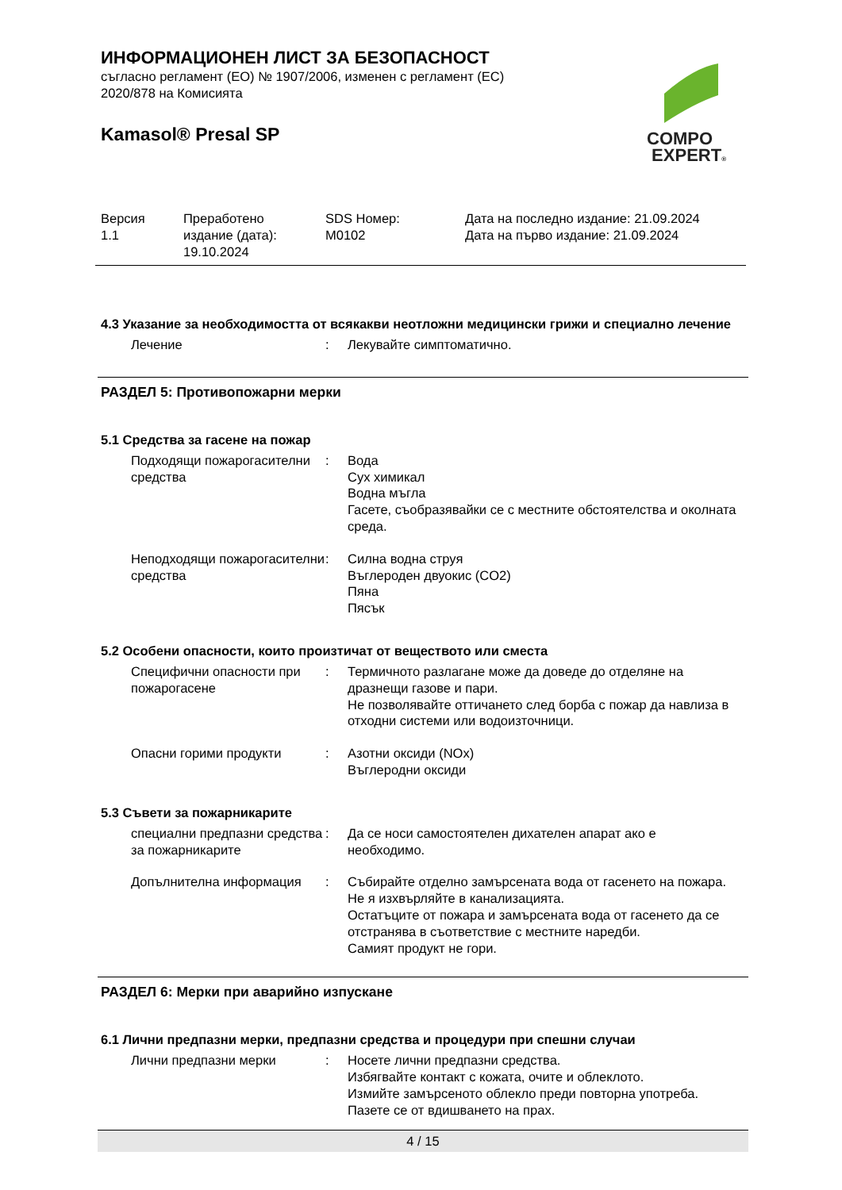ИНФОРМАЦИОНЕН ЛИСТ ЗА БЕЗОПАСНОСТ
съгласно регламент (ЕО) № 1907/2006, изменен с регламент (ЕС)
2020/878 на Комисията
Kamasol® Presal SP
COMPO
EXPERT®
| Версия 1.1 | Преработено издание (дата): 19.10.2024 | SDS Номер: M0102 | Дата на последно издание: 21.09.2024 Дата на първо издание: 21.09.2024 |
4.3 Указание за необходимостта от всякакви неотложни медицински грижи и специално лечение
| Лечение | : | Лекувайте симптоматично. |
РАЗДЕЛ 5: Противопожарни мерки
5.1 Средства за гасене на пожар
| Подходящи пожарогасителни средства | : | Вода Сух химикал Водна мъгла Гасете, съобразявайки се с местните обстоятелства и околната среда. |
| Неподходящи пожарогасителни средства | : | Силна водна струя Въглероден двуокис (CO2) Пяна Пясък |
5.2 Особени опасности, които произтичат от веществото или сместа
| Специфични опасности при пожарогасене | : | Термичното разлагане може да доведе до отделяне на дразнещи газове и пари. Не позволявайте оттичането след борба с пожар да навлиза в отходни системи или водоизточници. |
| Опасни горими продукти | : | Азотни оксиди (NOx) Въглеродни оксиди |
5.3 Съвети за пожарникарите
| специални предпазни средства за пожарникарите | : | Да се носи самостоятелен дихателен апарат ако е необходимо. |
| Допълнителна информация | : | Събирайте отделно замърсената вода от гасенето на пожара. Не я изхвърляйте в канализацията. Остатъците от пожара и замърсената вода от гасенето да се отстранява в съответствие с местните наредби. Самият продукт не гори. |
РАЗДЕЛ 6: Мерки при аварийно изпускане
6.1 Лични предпазни мерки, предпазни средства и процедури при спешни случаи
| Лични предпазни мерки | : | Носете лични предпазни средства. Избягвайте контакт с кожата, очите и облеклото. Измийте замърсеното облекло преди повторна употреба. Пазете се от вдишването на прах. |
4 / 15